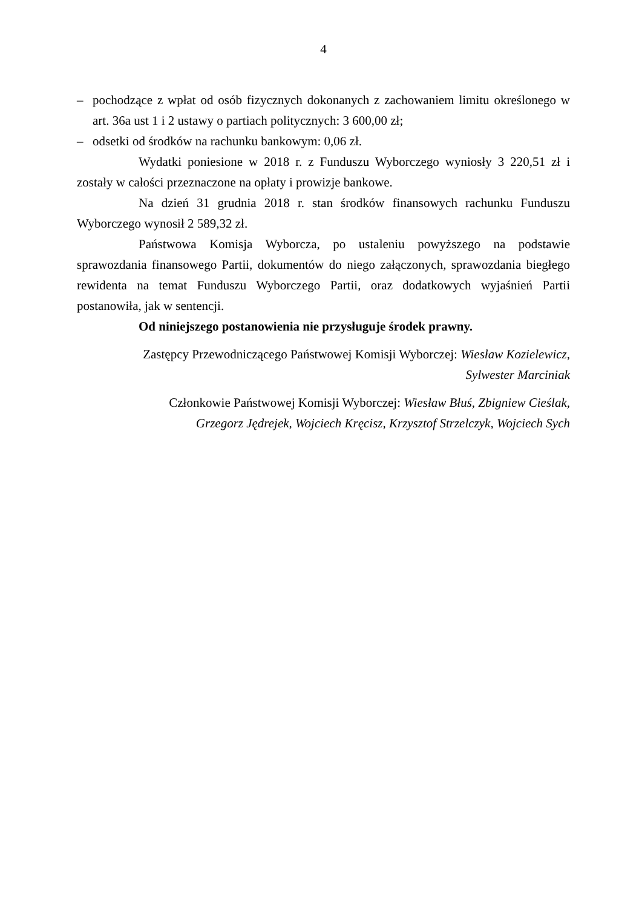4
– pochodzące z wpłat od osób fizycznych dokonanych z zachowaniem limitu określonego w art. 36a ust 1 i 2 ustawy o partiach politycznych: 3 600,00 zł;
– odsetki od środków na rachunku bankowym: 0,06 zł.
Wydatki poniesione w 2018 r. z Funduszu Wyborczego wyniosły 3 220,51 zł i zostały w całości przeznaczone na opłaty i prowizje bankowe.
Na dzień 31 grudnia 2018 r. stan środków finansowych rachunku Funduszu Wyborczego wynosił 2 589,32 zł.
Państwowa Komisja Wyborcza, po ustaleniu powyższego na podstawie sprawozdania finansowego Partii, dokumentów do niego załączonych, sprawozdania biegłego rewidenta na temat Funduszu Wyborczego Partii, oraz dodatkowych wyjaśnień Partii postanowiła, jak w sentencji.
Od niniejszego postanowienia nie przysługuje środek prawny.
Zastępcy Przewodniczącego Państwowej Komisji Wyborczej: Wiesław Kozielewicz,
Sylwester Marciniak
Członkowie Państwowej Komisji Wyborczej: Wiesław Błuś, Zbigniew Cieślak,
Grzegorz Jędrejek, Wojciech Kręcisz, Krzysztof Strzelczyk, Wojciech Sych